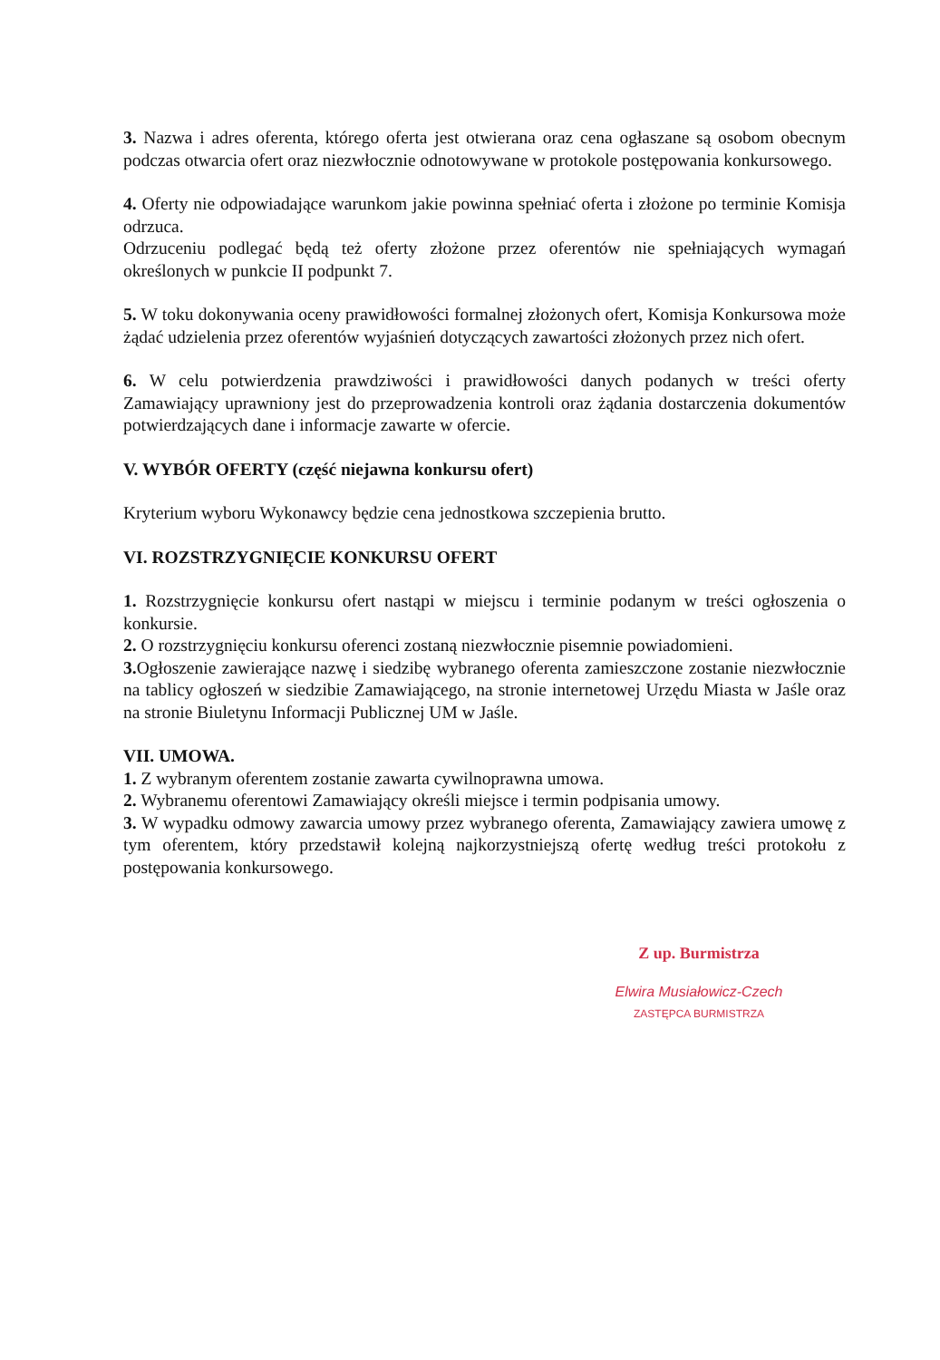3. Nazwa i adres oferenta, którego oferta jest otwierana oraz cena ogłaszane są osobom obecnym podczas otwarcia ofert oraz niezwłocznie odnotowywane w protokole postępowania konkursowego.
4. Oferty nie odpowiadające warunkom jakie powinna spełniać oferta i złożone po terminie Komisja odrzuca.
Odrzuceniu podlegać będą też oferty złożone przez oferentów nie spełniających wymagań określonych w punkcie II podpunkt 7.
5. W toku dokonywania oceny prawidłowości formalnej złożonych ofert, Komisja Konkursowa może żądać udzielenia przez oferentów wyjaśnień dotyczących zawartości złożonych przez nich ofert.
6. W celu potwierdzenia prawdziwości i prawidłowości danych podanych w treści oferty Zamawiający uprawniony jest do przeprowadzenia kontroli oraz żądania dostarczenia dokumentów potwierdzających dane i informacje zawarte w ofercie.
V. WYBÓR OFERTY (część niejawna konkursu ofert)
Kryterium wyboru Wykonawcy będzie cena jednostkowa szczepienia brutto.
VI. ROZSTRZYGNIĘCIE KONKURSU OFERT
1. Rozstrzygnięcie konkursu ofert nastąpi w miejscu i terminie podanym w treści ogłoszenia o konkursie.
2. O rozstrzygnięciu konkursu oferenci zostaną niezwłocznie pisemnie powiadomieni.
3. Ogłoszenie zawierające nazwę i siedzibę wybranego oferenta zamieszczone zostanie niezwłocznie na tablicy ogłoszeń w siedzibie Zamawiającego, na stronie internetowej Urzędu Miasta w Jaśle oraz na stronie Biuletynu Informacji Publicznej UM w Jaśle.
VII. UMOWA.
1. Z wybranym oferentem zostanie zawarta cywilnoprawna umowa.
2. Wybranemu oferentowi Zamawiający określi miejsce i termin podpisania umowy.
3. W wypadku odmowy zawarcia umowy przez wybranego oferenta, Zamawiający zawiera umowę z tym oferentem, który przedstawił kolejną najkorzystniejszą ofertę według treści protokołu z postępowania konkursowego.
Z up. Burmistrza
Elwira Musiałowicz-Czech
ZASTĘPCA BURMISTRZA